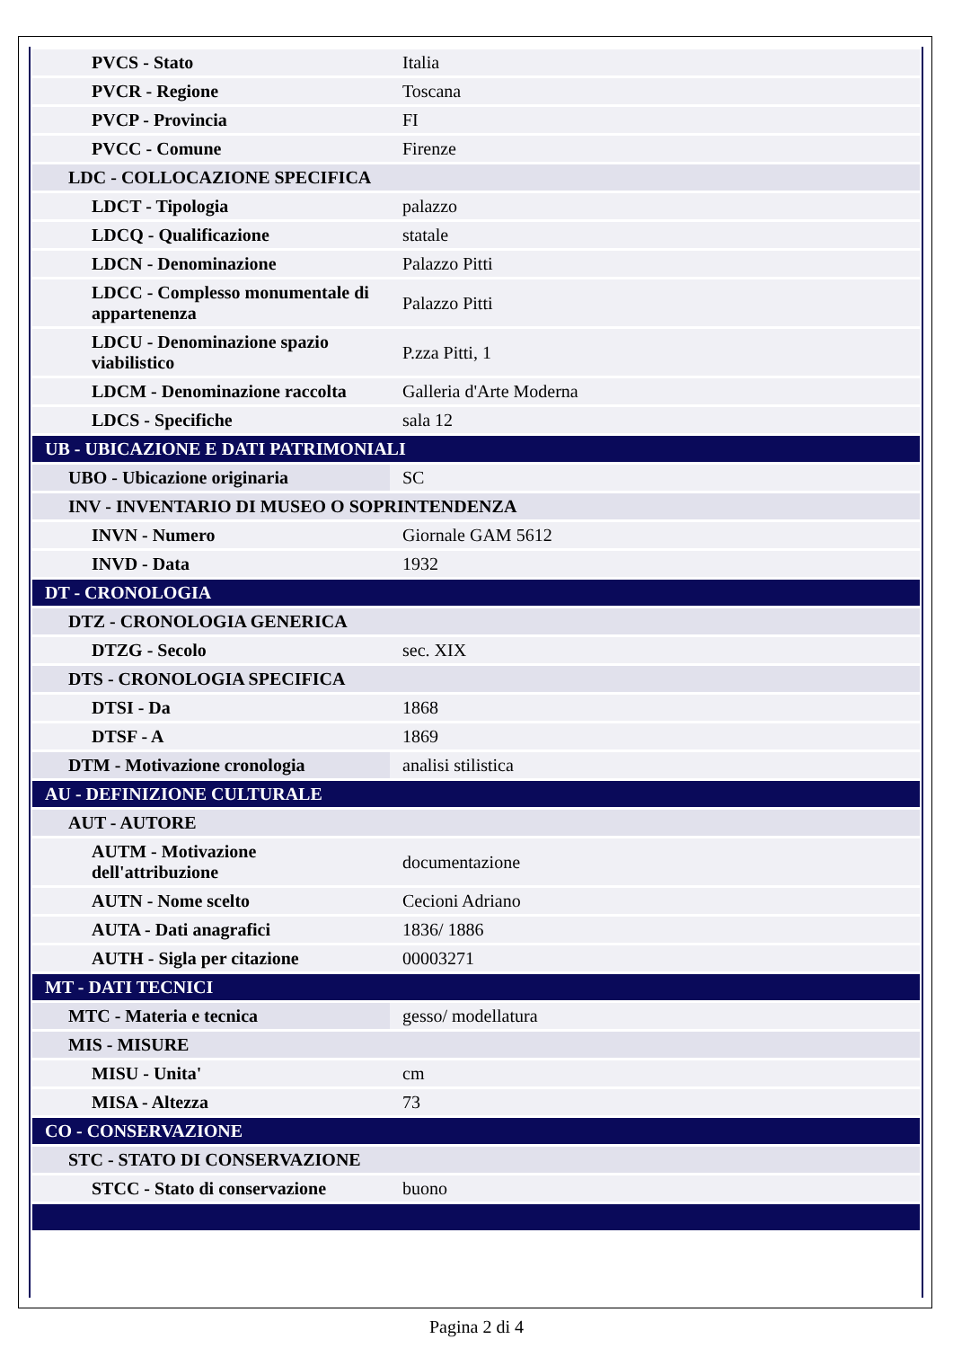| PVCS - Stato | Italia |
| PVCR - Regione | Toscana |
| PVCP - Provincia | FI |
| PVCC - Comune | Firenze |
| LDC - COLLOCAZIONE SPECIFICA | |
| LDCT - Tipologia | palazzo |
| LDCQ - Qualificazione | statale |
| LDCN - Denominazione | Palazzo Pitti |
| LDCC - Complesso monumentale di appartenenza | Palazzo Pitti |
| LDCU - Denominazione spazio viabilistico | P.zza Pitti, 1 |
| LDCM - Denominazione raccolta | Galleria d'Arte Moderna |
| LDCS - Specifiche | sala 12 |
| UB - UBICAZIONE E DATI PATRIMONIALI | |
| UBO - Ubicazione originaria | SC |
| INV - INVENTARIO DI MUSEO O SOPRINTENDENZA | |
| INVN - Numero | Giornale GAM 5612 |
| INVD - Data | 1932 |
| DT - CRONOLOGIA | |
| DTZ - CRONOLOGIA GENERICA | |
| DTZG - Secolo | sec. XIX |
| DTS - CRONOLOGIA SPECIFICA | |
| DTSI - Da | 1868 |
| DTSF - A | 1869 |
| DTM - Motivazione cronologia | analisi stilistica |
| AU - DEFINIZIONE CULTURALE | |
| AUT - AUTORE | |
| AUTM - Motivazione dell'attribuzione | documentazione |
| AUTN - Nome scelto | Cecioni Adriano |
| AUTA - Dati anagrafici | 1836/ 1886 |
| AUTH - Sigla per citazione | 00003271 |
| MT - DATI TECNICI | |
| MTC - Materia e tecnica | gesso/ modellatura |
| MIS - MISURE | |
| MISU - Unita' | cm |
| MISA - Altezza | 73 |
| CO - CONSERVAZIONE | |
| STC - STATO DI CONSERVAZIONE | |
| STCC - Stato di conservazione | buono |
Pagina 2 di 4